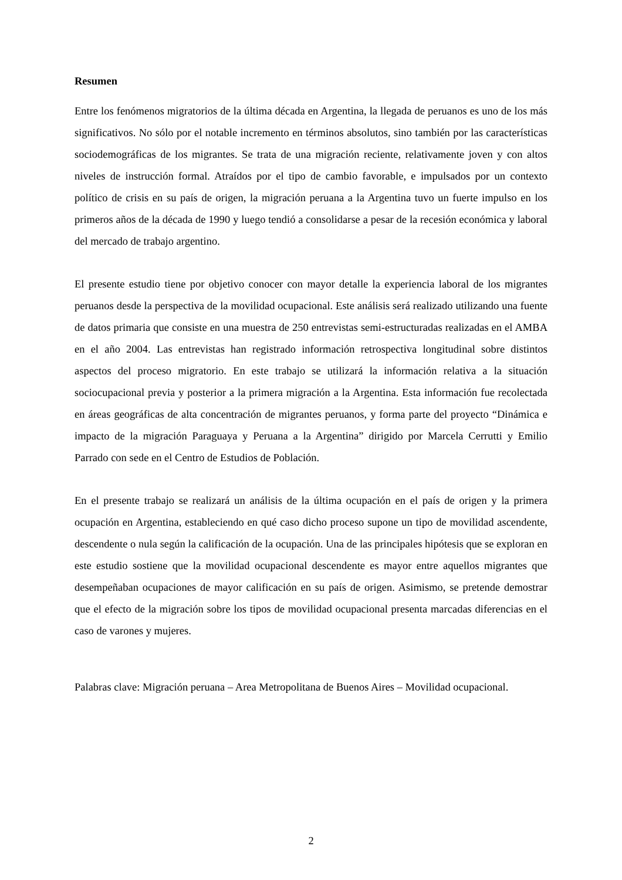Resumen
Entre los fenómenos migratorios de la última década en Argentina, la llegada de peruanos es uno de los más significativos. No sólo por el notable incremento en términos absolutos, sino también por las características sociodemográficas de los migrantes. Se trata de una migración reciente, relativamente joven y con altos niveles de instrucción formal. Atraídos por el tipo de cambio favorable, e impulsados por un contexto político de crisis en su país de origen, la migración peruana a la Argentina tuvo un fuerte impulso en los primeros años de la década de 1990 y luego tendió a consolidarse a pesar de la recesión económica y laboral del mercado de trabajo argentino.
El presente estudio tiene por objetivo conocer con mayor detalle la experiencia laboral de los migrantes peruanos desde la perspectiva de la movilidad ocupacional. Este análisis será realizado utilizando una fuente de datos primaria que consiste en una muestra de 250 entrevistas semi-estructuradas realizadas en el AMBA en el año 2004. Las entrevistas han registrado información retrospectiva longitudinal sobre distintos aspectos del proceso migratorio. En este trabajo se utilizará la información relativa a la situación sociocupacional previa y posterior a la primera migración a la Argentina. Esta información fue recolectada en áreas geográficas de alta concentración de migrantes peruanos, y forma parte del proyecto “Dinámica e impacto de la migración Paraguaya y Peruana a la Argentina” dirigido por Marcela Cerrutti y Emilio Parrado con sede en el Centro de Estudios de Población.
En el presente trabajo se realizará un análisis de la última ocupación en el país de origen y la primera ocupación en Argentina, estableciendo en qué caso dicho proceso supone un tipo de movilidad ascendente, descendente o nula según la calificación de la ocupación. Una de las principales hipótesis que se exploran en este estudio sostiene que la movilidad ocupacional descendente es mayor entre aquellos migrantes que desempeñaban ocupaciones de mayor calificación en su país de origen. Asimismo, se pretende demostrar que el efecto de la migración sobre los tipos de movilidad ocupacional presenta marcadas diferencias en el caso de varones y mujeres.
Palabras clave: Migración peruana – Area Metropolitana de Buenos Aires – Movilidad ocupacional.
2